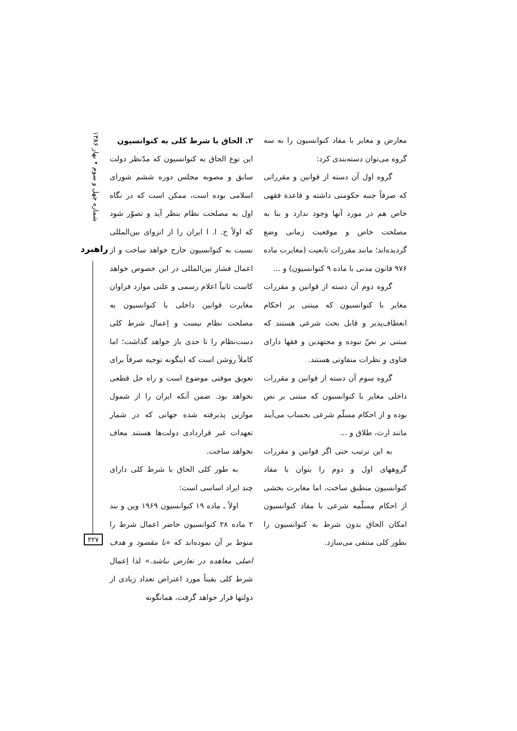معارض و مغایر با مفاد کنوانسیون را به سه گروه می‌توان دسته‌بندی کرد:
گروه اول آن دسته از قوانین و مقرراتی که صرفاً جنبه حکومتی داشته و قاعدة فقهی خاص هم در مورد آنها وجود ندارد و بنا به مصلحت خاص و موقعیت زمانی وضع گردیده‌اند؛ مانند مقررات تابعیت (مغایرت ماده ۹۷۶ قانون مدنی با ماده ۹ کنوانسیون) و ...
گروه دوم آن دسته از قوانین و مقررات مغایر با کنوانسیون که مبتنی بر احکام انعطاف‌پذیر و قابل بحث شرعی هستند که مبتنی بر نصّ نبوده و مجتهدین و فقها دارای فتاوی و نظرات متفاوتی هستند.
گروه سوم آن دسته از قوانین و مقررات داخلی مغایر با کنوانسیون که مبتنی بر نص بوده و از احکام مسلّم شرعی بحساب می‌آیند مانند ارث، طلاق و ...
به این ترتیب حتی اگر قوانین و مقررات گروههای اول و دوم را بتوان با مفاد کنوانسیون منطبق ساخت، اما مغایرت بخشی از احکام مسلّمه شرعی با مفاد کنوانسیون امکان الحاق بدون شرط به کنوانسیون را بطور کلی منتفی می‌سازد.
۲. الحاق با شرط کلی به کنوانسیون
این نوع الحاق به کنوانسیون که مدّنظر دولت سابق و مصوبه مجلس دوره ششم شورای اسلامی بوده است، ممکن است که در نگاه اول به مصلحت نظام بنظر آید و تصوّر شود که اولاً ج. ا. ا ایران را از انزوای بین‌المللی نسبت به کنوانسیون خارج خواهد ساخت و از اعمال فشار بین‌المللی در این خصوص خواهد کاست ثانیاً اعلام رسمی و علنی موارد فراوان مغایرت قوانین داخلی با کنوانسیون به مصلحت نظام نیست و اِعمال شرط کلی دست‌نظام را تا حدی باز خواهد گذاشت؛ اما کاملاً روشن است که اینگونه توجیه صرفاً برای تعویق موقتی موضوع است و راه حل قطعی نخواهد بود. ضمن آنکه ایران را از شمول موازین پذیرفته شده جهانی که در شمار تعهدات غیر قراردادی دولت‌ها هستند معاف نخواهد ساخت.
به طور کلی الحاق با شرط کلی دارای چند ایراد اساسی است:
اولاً ـ ماده ۱۹ کنوانسیون ۱۹۶۹ وین و بند ۲ ماده ۲۸ کنوانسیون حاضر اعمال شرط را منوط بر آن نموده‌اند که «با مقصود و هدف اصلی معاهده در تعارض نباشد.» لذا اِعمال شرط کلی یقیناً مورد اعتراض تعداد زیادی از دولتها قرار خواهد گرفت، همانگونه
شماره چهل و سوم • بهار ۱۳۸۶
راهبرد
۲۲۷